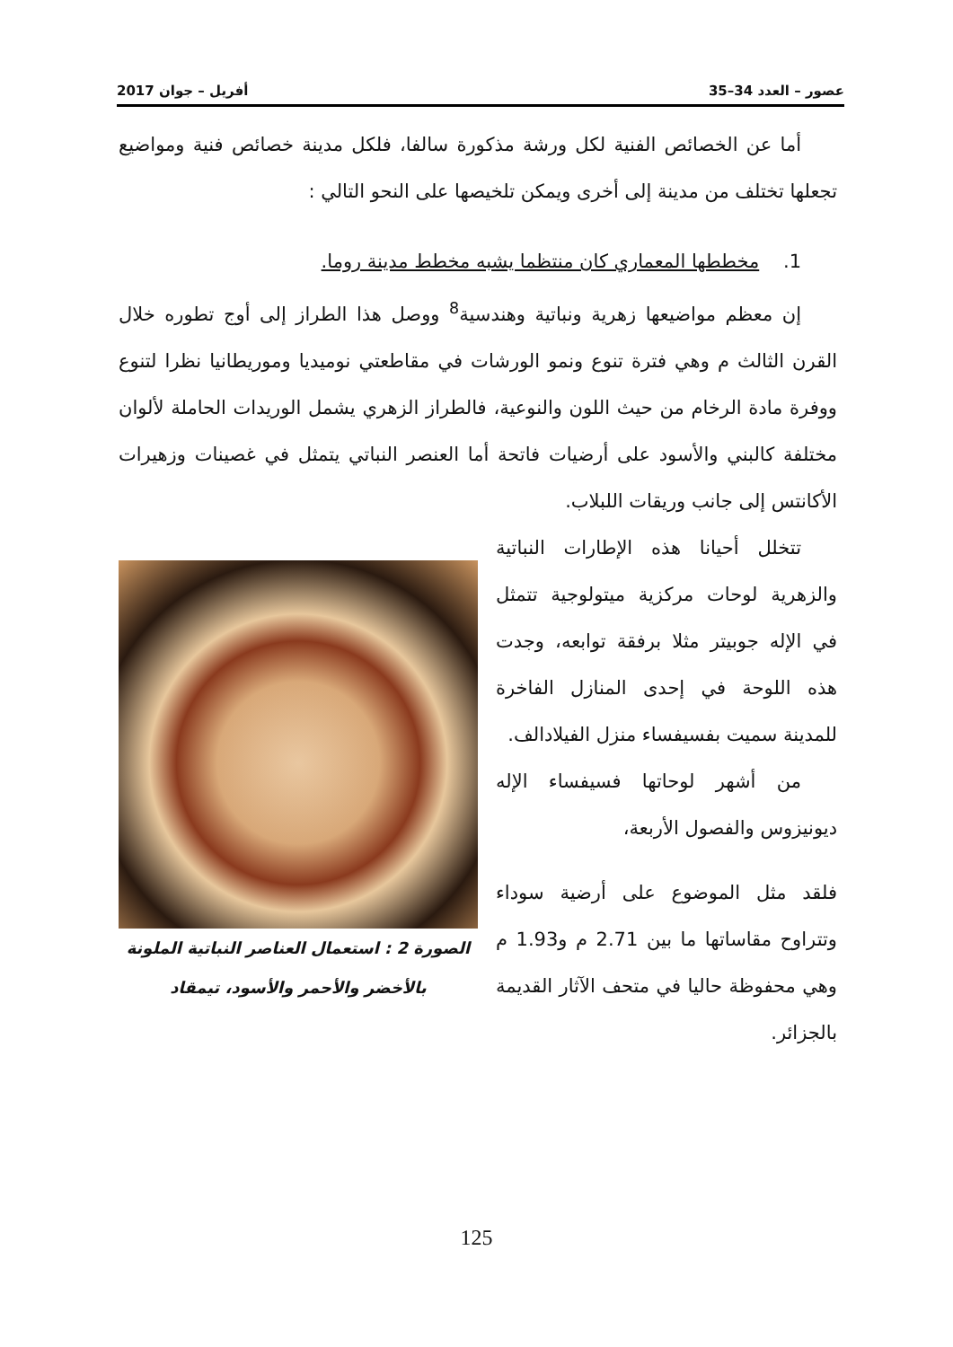عصور – العدد 34–35 أفريل – جوان 2017
أما عن الخصائص الفنية لكل ورشة مذكورة سالفا، فلكل مدينة خصائص فنية ومواضيع تجعلها تختلف من مدينة إلى أخرى ويمكن تلخيصها على النحو التالي :
1. مخططها المعماري كان منتظما يشبه مخطط مدينة روما.
إن معظم مواضيعها زهرية ونباتية وهندسية<sup>8</sup> ووصل هذا الطراز إلى أوج تطوره خلال القرن الثالث م وهي فترة تنوع ونمو الورشات في مقاطعتي نوميديا وموريطانيا نظرا لتنوع ووفرة مادة الرخام من حيث اللون والنوعية، فالطراز الزهري يشمل الوريدات الحاملة لألوان مختلفة كالبني والأسود على أرضيات فاتحة أما العنصر النباتي يتمثل في غصينات وزهيرات الأكانتس إلى جانب وريقات اللبلاب.
تتخلل أحيانا هذه الإطارات النباتية والزهرية لوحات مركزية ميتولوجية تتمثل في الإله جوبيتر مثلا برفقة توابعه، وجدت هذه اللوحة في إحدى المنازل الفاخرة للمدينة سميت بفسيفساء منزل الفيلادالف.
من أشهر لوحاتها فسيفساء الإله ديونيزوس والفصول الأربعة،
فلقد مثل الموضوع على أرضية سوداء وتتراوح مقاساتها ما بين 2.71 م و1.93 م وهي محفوظة حاليا في متحف الآثار القديمة بالجزائر.
الصورة 2 : استعمال العناصر النباتية الملونة بالأخضر والأحمر والأسود، تيمقاد
125